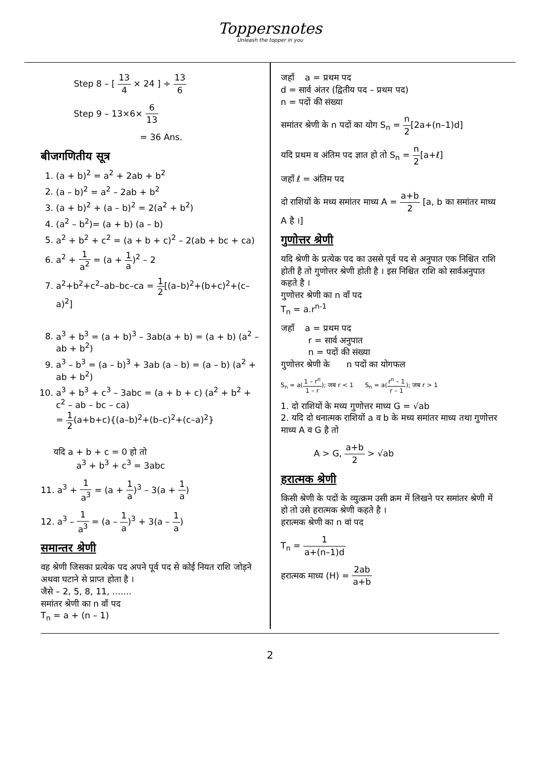Toppersnotes
Unleash the topper in you
Step 8 – [ 13 4 × 24 ] ÷ 13 6
Step 9 – 13×6× 6 13
= 36 Ans.
बीजगणितीय सूत्र
1. (a + b)<sup>2</sup> = a<sup>2</sup> + 2ab + b<sup>2</sup>
2. (a – b)<sup>2</sup> = a<sup>2</sup> – 2ab + b<sup>2</sup>
3. (a + b)<sup>2</sup> + (a – b)<sup>2</sup> = 2(a<sup>2</sup> + b<sup>2</sup>)
4. (a<sup>2</sup> – b<sup>2</sup>)= (a + b) (a – b)
5. a<sup>2</sup> + b<sup>2</sup> + c<sup>2</sup> = (a + b + c)<sup>2</sup> – 2(ab + bc + ca)
6. a<sup>2</sup> + 1 a<sup>2</sup> = (a + 1 a)<sup>2</sup> – 2
7. a<sup>2</sup>+b<sup>2</sup>+c<sup>2</sup>–ab–bc–ca = 1 2[(a–b)<sup>2</sup>+(b+c)<sup>2</sup>+(c–a)<sup>2</sup>]
8. a<sup>3</sup> + b<sup>3</sup> = (a + b)<sup>3</sup> – 3ab(a + b) = (a + b) (a<sup>2</sup> – ab + b<sup>2</sup>)
9. a<sup>3</sup> – b<sup>3</sup> = (a – b)<sup>3</sup> + 3ab (a – b) = (a – b) (a<sup>2</sup> + ab + b<sup>2</sup>)
10. a<sup>3</sup> + b<sup>3</sup> + c<sup>3</sup> – 3abc = (a + b + c) (a<sup>2</sup> + b<sup>2</sup> + c<sup>2</sup> – ab – bc – ca)
= 1 2(a+b+c){(a–b)<sup>2</sup>+(b–c)<sup>2</sup>+(c–a)<sup>2</sup>}
यदि a + b + c = 0 हो तो
a<sup>3</sup> + b<sup>3</sup> + c<sup>3</sup> = 3abc
11. a<sup>3</sup> + 1 a<sup>3</sup> = (a + 1 a)<sup>3</sup> – 3(a + 1 a)
12. a<sup>3</sup> – 1 a<sup>3</sup> = (a – 1 a)<sup>3</sup> + 3(a – 1 a)
समान्तर श्रेणी
वह श्रेणी जिसका प्रत्येक पद अपने पूर्व पद से कोई नियत राशि जोड़ने अथवा घटाने से प्राप्त होता है ।
जैसे – 2, 5, 8, 11, .......
समांतर श्रेणी का n वाँ पद
T<sub>n</sub> = a + (n – 1)
जहाँ a = प्रथम पद
d = सार्व अंतर (द्वितीय पद – प्रथम पद)
n = पदों की संख्या
समांतर श्रेणी के n पदों का योग S<sub>n</sub> = n 2[2a+(n–1)d]
यदि प्रथम व अंतिम पद ज्ञात हो तो S<sub>n</sub> = n 2[a+ℓ]
जहाँ ℓ = अंतिम पद
दो राशियों के मध्य समांतर माध्य A = a+b 2 [a, b का समांतर माध्य A है ।]
गुणोत्तर श्रेणी
यदि श्रेणी के प्रत्येक पद का उससे पूर्व पद से अनुपात एक निश्चित राशि होती है तो गुणोत्तर श्रेणी होती है । इस निश्चित राशि को सार्वअनुपात कहते है ।
गुणोत्तर श्रेणी का n वाँ पद
T<sub>n</sub> = a.r<sup>n-1</sup>
जहाँ a = प्रथम पद
r = सार्व अनुपात
n = पदों की संख्या
गुणोत्तर श्रेणी के n पदों का योगफल
S<sub>n</sub> = a(1 – r<sup>n</sup> 1 – r); जब r < 1 S<sub>n</sub> = a(r<sup>n</sup> – 1 r – 1); जब r > 1
1. दो राशियों के मध्य गुणोत्तर माध्य G = √ab
2. यदि दो धनात्मक राशियों a व b के मध्य समांतर माध्य तथा गुणोत्तर माध्य A व G है तो
A > G, a+b 2 > √ab
हरात्मक श्रेणी
किसी श्रेणी के पदों के व्युत्क्रम उसी क्रम में लिखने पर समांतर श्रेणी में हो तो उसे हरात्मक श्रेणी कहते है ।
हरात्मक श्रेणी का n वां पद
T<sub>n</sub> = 1 a+(n–1)d
हरात्मक माध्य (H) = 2ab a+b
2